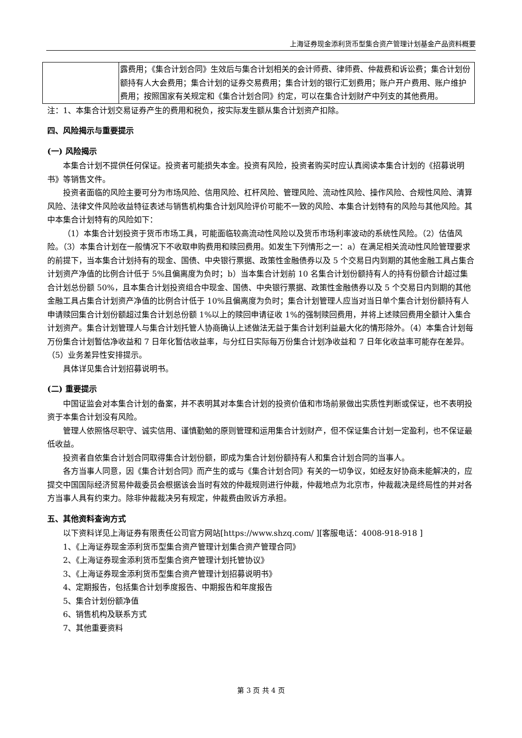上海证券现金添利货币型集合资产管理计划基金产品资料概要
| | 露费用；《集合计划合同》生效后与集合计划相关的会计师费、律师费、仲裁费和诉讼费；集合计划份额持有人大会费用；集合计划的证券交易费用；集合计划的银行汇划费用；账户开户费用、账户维护费用；按照国家有关规定和《集合计划合同》约定，可以在集合计划财产中列支的其他费用。 |
注：1、本集合计划交易证券产生的费用和税负，按实际发生额从集合计划资产扣除。
四、风险揭示与重要提示
(一) 风险揭示
本集合计划不提供任何保证。投资者可能损失本金。投资有风险，投资者购买时应认真阅读本集合计划的《招募说明书》等销售文件。
投资者面临的风险主要可分为市场风险、信用风险、杠杆风险、管理风险、流动性风险、操作风险、合规性风险、清算风险、法律文件风险收益特征表述与销售机构集合计划风险评价可能不一致的风险、本集合计划特有的风险与其他风险。其中本集合计划特有的风险如下：
（1）本集合计划投资于货币市场工具，可能面临较高流动性风险以及货币市场利率波动的系统性风险。（2）估值风险。（3）本集合计划在一般情况下不收取申购费用和赎回费用。如发生下列情形之一：a）在满足相关流动性风险管理要求的前提下，当本集合计划持有的现金、国债、中央银行票据、政策性金融债券以及 5 个交易日内到期的其他金融工具占集合计划资产净值的比例合计低于 5%且偏离度为负时；b）当本集合计划前 10 名集合计划份额持有人的持有份额合计超过集合计划总份额 50%，且本集合计划投资组合中现金、国债、中央银行票据、政策性金融债券以及 5 个交易日内到期的其他金融工具占集合计划资产净值的比例合计低于 10%且偏离度为负时；集合计划管理人应当对当日单个集合计划份额持有人申请赎回集合计划份额超过集合计划总份额 1%以上的赎回申请征收 1%的强制赎回费用，并将上述赎回费用全额计入集合计划资产。集合计划管理人与集合计划托管人协商确认上述做法无益于集合计划利益最大化的情形除外。（4）本集合计划每万份集合计划暂估净收益和 7 日年化暂估收益率，与分红日实际每万份集合计划净收益和 7 日年化收益率可能存在差异。（5）业务差异性安排提示。
具体详见集合计划招募说明书。
(二) 重要提示
中国证监会对本集合计划的备案，并不表明其对本集合计划的投资价值和市场前景做出实质性判断或保证，也不表明投资于本集合计划没有风险。
管理人依照恪尽职守、诚实信用、谨慎勤勉的原则管理和运用集合计划财产，但不保证集合计划一定盈利，也不保证最低收益。
投资者自依集合计划合同取得集合计划份额，即成为集合计划份额持有人和集合计划合同的当事人。
各方当事人同意，因《集合计划合同》而产生的或与《集合计划合同》有关的一切争议，如经友好协商未能解决的，应提交中国国际经济贸易仲裁委员会根据该会当时有效的仲裁规则进行仲裁，仲裁地点为北京市，仲裁裁决是终局性的并对各方当事人具有约束力。除非仲裁裁决另有规定，仲裁费由败诉方承担。
五、其他资料查询方式
以下资料详见上海证券有限责任公司官方网站[https://www.shzq.com/ ][客服电话：4008-918-918 ]
1、《上海证券现金添利货币型集合资产管理计划集合资产管理合同》
2、《上海证券现金添利货币型集合资产管理计划托管协议》
3、《上海证券现金添利货币型集合资产管理计划招募说明书》
4、定期报告，包括集合计划季度报告、中期报告和年度报告
5、集合计划份额净值
6、销售机构及联系方式
7、其他重要资料
第 3 页 共 4 页